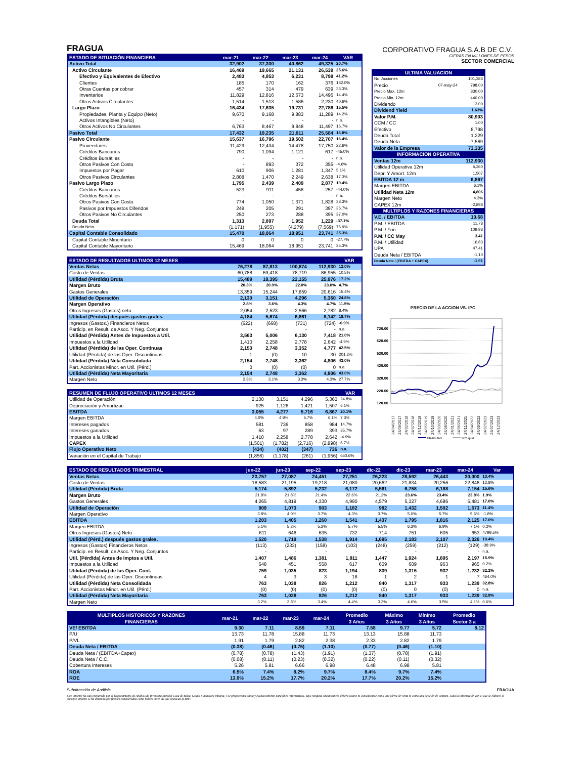FRAGUA
CORPORATIVO FRAGUA S.A.B DE C.V.
| ESTADO DE SITUACIÓN FINANCIERA | mar-21 | mar-22 | mar-23 | mar-24 | VAR |
| --- | --- | --- | --- | --- | --- |
| Activo Total | 32,902 | 37,300 | 40,862 | 49,325 | 20.7% |
| Activo Circulante | 16,469 | 19,665 | 21,131 | 26,539 | 25.6% |
| Efectivo y Equivalentes de Efectivo | 2,483 | 4,853 | 6,231 | 8,798 | 41.2% |
| Clientes | 185 | 170 | 162 | 376 | 132.0% |
| Otras Cuentas por cobrar | 457 | 314 | 479 | 639 | 33.3% |
| Inventarios | 11,829 | 12,816 | 12,673 | 14,496 | 14.4% |
| Otros Activos Circulantes | 1,514 | 1,513 | 1,586 | 2,230 | 40.6% |
| Largo Plazo | 16,434 | 17,635 | 19,731 | 22,786 | 15.5% |
| Propiedades, Planta y Equipo (Neto) | 9,670 | 9,168 | 9,883 | 11,289 | 14.2% |
| Activos Intangibles (Neto) | - | - | - | - | n.a. |
| Otros Activos No Circulantes | 6,763 | 8,467 | 9,848 | 11,497 | 16.7% |
| Pasivo Total | 17,432 | 19,235 | 21,911 | 25,584 | 16.8% |
| Pasivo Circulante | 15,637 | 16,796 | 19,502 | 22,707 | 16.4% |
| Proveedores | 11,429 | 12,434 | 14,478 | 17,750 | 22.6% |
| Créditos Bancarios | 790 | 1,094 | 1,121 | 617 | -45.0% |
| Créditos Bursátiles | - | - | - | - | n.a. |
| Otros Pasivos Con Costo | - | 893 | 372 | 355 | -4.6% |
| Impuestos por Pagar | 610 | 906 | 1,281 | 1,347 | 5.1% |
| Otros Pasivos Circulantes | 2,808 | 1,470 | 2,249 | 2,638 | 17.3% |
| Pasivo Largo Plazo | 1,795 | 2,439 | 2,409 | 2,877 | 19.4% |
| Créditos Bancarios | 523 | 911 | 458 | 257 | -44.0% |
| Créditos Bursátiles | - | - | - | - | n.a. |
| Otros Pasivos Con Costo | 774 | 1,050 | 1,371 | 1,828 | 33.3% |
| Pasivos por Impuestos Diferidos | 249 | 205 | 291 | 397 | 36.7% |
| Otros Pasivos No Circulantes | 250 | 273 | 288 | 395 | 37.0% |
| Deuda Total | 1,313 | 2,897 | 1,952 | 1,229 | -37.1% |
| Deuda Neta | (1,171) | (1,955) | (4,279) | (7,569) | 76.9% |
| Capital Contable Consolidado | 15,470 | 18,064 | 18,951 | 23,741 | 25.3% |
| Capital Contable Minoritario | 0 | 0 | 0 | 0 | -27.7% |
| Capital Contable Mayoritario | 15,469 | 18,064 | 18,951 | 23,741 | 25.3% |
| ESTADO DE RESULTADOS ULTIMOS 12 MESES | | | | | VAR |
| --- | --- | --- | --- | --- | --- |
| Ventas Netas | 76,278 | 87,813 | 100,874 | 112,930 | 12.0% |
| Costo de Ventas | 60,788 | 69,418 | 78,719 | 86,955 | 10.5% |
| Utilidad (Pérdida) Bruta | 15,489 | 18,395 | 22,155 | 25,976 | 17.2% |
| Margen Bruto | 20.3% | 20.9% | 22.0% | 23.0% | 4.7% |
| Gastos Generales | 13,359 | 15,244 | 17,859 | 20,616 | 15.4% |
| Utilidad de Operación | 2,130 | 3,151 | 4,296 | 5,360 | 24.8% |
| Margen Operativo | 2.8% | 3.6% | 4.3% | 4.7% | 11.5% |
| Otros Ingresos (Gastos) neto | 2,054 | 2,523 | 2,566 | 2,782 | 8.4% |
| Utilidad (Pérdida) después gastos grales. | 4,184 | 5,674 | 6,861 | 8,142 | 18.7% |
| Ingresos (Gastos.) Financieros Netos | (622) | (668) | (731) | (724) | -0.9% |
| Particip. en Result. de Asoc. Y Neg. Conjuntos | - | - | - | - | n.a. |
| Utilidad (Pérdida) Antes de Impuestos a Util. | 3,563 | 5,006 | 6,130 | 7,418 | 21.0% |
| Impuestos a la Utilidad | 1,410 | 2,258 | 2,778 | 2,642 | -4.9% |
| Utilidad (Pérdida) de las Oper. Continuas | 2,153 | 2,748 | 3,352 | 4,777 | 42.5% |
| Utilidad (Pérdida) de las Oper. Discontinuas | 1 | (0) | 10 | 30 | 201.2% |
| Utilidad (Pérdida) Neta Consolidada | 2,154 | 2,748 | 3,362 | 4,806 | 43.0% |
| Part. Accionistas Minor. en Util. (Pérd.) | 0 | (0) | (0) | 0 | n.a. |
| Utilidad (Pérdida) Neta Mayoritaria | 2,154 | 2,748 | 3,362 | 4,806 | 43.0% |
| Margen Neto | 2.8% | 3.1% | 3.3% | 4.3% | 27.7% |
| RESUMEN DE FLUJO OPERATIVO ULTIMOS 12 MESES | | | | | VAR |
| --- | --- | --- | --- | --- | --- |
| Utilidad de Operación | 2,130 | 3,151 | 4,296 | 5,360 | 24.8% |
| Depreciación y Amortizac. | 925 | 1,126 | 1,421 | 1,507 | 6.1% |
| EBITDA | 3,055 | 4,277 | 5,716 | 6,867 | 20.1% |
| Margen EBITDA | 4.0% | 4.9% | 5.7% | 6.1% | 7.3% |
| Intereses pagados | 581 | 736 | 858 | 984 | 14.7% |
| Intereses ganados | 63 | 97 | 289 | 393 | 35.7% |
| Impuestos a la Utilidad | 1,410 | 2,258 | 2,778 | 2,642 | -4.9% |
| CAPEX | (1,561) | (1,782) | (2,716) | (2,898) | 6.7% |
| Flujo Operativo Neto | (434) | (402) | (347) | 736 | n.a. |
| Variación en el Capital de Trabajo | (1,856) | (1,178) | (261) | (1,956) | 650.6% |
CIFRAS EN MILLONES DE PESOS
SECTOR COMERCIAL
| ULTIMA VALUACION | | |
| --- | --- | --- |
| No. Acciones | | 101,383 |
| Precio | 07-may-24 | 798.00 |
| Precio Max. 12m | | 830.00 |
| Precio Min. 12m | | 440.00 |
| Dividendo | | 13.00 |
| Dividend Yield | | 1.63% |
| Valor P.M. | | 80,903 |
| CCM / CC | | 1.00 |
| Efectivo | | 8,798 |
| Deuda Total | | 1,229 |
| Deuda Neta | | -7,569 |
| Valor de la Empresa | | 73,335 |
| INFORMACION OPERATIVA | | |
| Ventas 12m | | 112,930 |
| Utilidad Operativa 12m | | 5,360 |
| Depr. Y Amort. 12m | | 1,507 |
| EBITDA 12 m | | 6,867 |
| Margen EBITDA | | 6.1% |
| Utilidad Neta 12m | | 4,806 |
| Margen Neto | | 4.3% |
| CAPEX 12m | | -2,898 |
| MULTIPLOS Y RAZONES FINANCIERAS | | |
| V.E. / EBITDA | | 10.68 |
| P.M. / EBITDA | | 11.78 |
| P.M. / Fon | | 109.93 |
| P.M. / CC May | | 3.41 |
| P.M. / Utilidad | | 16.83 |
| UPA | | 47.41 |
| Deuda Neta / EBITDA | | -1.10 |
| Deuda Neta / (EBITDA + CAPEX) | | -1.91 |
PRECIO DE LA ACCION VS. IPC
720.00
620.00
520.00
420.00
320.00
220.00
120.00
24/04/2017
24/09/2017
24/02/2018
24/07/2018
24/12/2018
24/05/2019
24/10/2019
24/03/2020
24/08/2020
24/01/2021
24/06/2021
24/11/2021
24/04/2022
24/09/2022
24/02/2023
24/07/2023
24/12/2023
FRAGUAB
IPC ajust.
| ESTADO DE RESULTADOS TRIMESTRAL | jun-22 | jun-23 | sep-22 | sep-23 | dic-22 | dic-23 | mar-23 | mar-24 | Var |
| --- | --- | --- | --- | --- | --- | --- | --- | --- | --- |
| Ventas Netas | 23,757 | 27,087 | 24,451 | 27,251 | 26,223 | 28,592 | 26,443 | 30,000 | 13.4% |
| Costo de Ventas | 18,583 | 21,195 | 19,218 | 21,080 | 20,662 | 21,834 | 20,256 | 22,846 | 12.8% |
| Utilidad (Pérdida) Bruta | 5,174 | 5,892 | 5,232 | 6,172 | 5,561 | 6,758 | 6,188 | 7,154 | 15.6% |
| Margen Bruto | 21.8% | 21.8% | 21.4% | 22.6% | 21.2% | 23.6% | 23.4% | 23.8% | 1.9% |
| Gastos Generales | 4,265 | 4,819 | 4,330 | 4,990 | 4,579 | 5,327 | 4,686 | 5,481 | 17.0% |
| Utilidad de Operación | 909 | 1,073 | 903 | 1,182 | 982 | 1,432 | 1,502 | 1,673 | 11.4% |
| Margen Operativo | 3.8% | 4.0% | 3.7% | 4.3% | 3.7% | 5.0% | 5.7% | 5.6% | -1.8% |
| EBITDA | 1,203 | 1,405 | 1,260 | 1,541 | 1,437 | 1,795 | 1,816 | 2,125 | 17.0% |
| Margen EBITDA | 5.1% | 5.2% | 5.2% | 5.7% | 5.5% | 6.3% | 6.9% | 7.1% | 0.2% |
| Otros Ingresos (Gastos) Neto | 611 | 646 | 635 | 732 | 714 | 751 | 605 | 653 | 4799.5% |
| Utilidad (Pérd.) después gastos grales. | 1,520 | 1,719 | 1,538 | 1,914 | 1,695 | 2,183 | 2,107 | 2,326 | 10.4% |
| Ingresos (Gastos) Financieros Netos | (113) | (233) | (158) | (103) | (248) | (259) | (212) | (129) | -38.9% |
| Particip. en Result. de Asoc. Y Neg. Conjuntos | - | - | - | - | - | - | - | - | n.a. |
| Util. (Pérdida) Antes de Imptos a Util. | 1,407 | 1,486 | 1,381 | 1,811 | 1,447 | 1,924 | 1,895 | 2,197 | 15.9% |
| Impuestos a la Utilidad | 648 | 451 | 558 | 617 | 609 | 609 | 963 | 965 | 0.2% |
| Utilidad (Pérdida) de las Oper. Cont. | 759 | 1,035 | 823 | 1,194 | 839 | 1,315 | 932 | 1,232 | 32.2% |
| Utilidad (Pérdida) de las Oper. Discontinuas | 4 | 3 | 3 | 18 | 1 | 2 | 1 | 7 | 464.0% |
| Utilidad (Pérdida) Neta Consolidada | 763 | 1,038 | 826 | 1,212 | 840 | 1,317 | 933 | 1,239 | 32.8% |
| Part. Accionistas Minor. en Util. (Pérd.) | (0) | (0) | (0) | (0) | (0) | 0 | (0) | 0 | n.a. |
| Utilidad (Pérdida) Neta Mayoritaria | 763 | 1,038 | 826 | 1,212 | 840 | 1,317 | 933 | 1,239 | 32.8% |
| Margen Neto | 3.2% | 3.8% | 3.4% | 4.4% | 3.2% | 4.6% | 3.5% | 4.1% | 0.6% |
| MULTIPLOS HISTORICOS Y RAZONES FINANCIERAS | mar-21 | mar-22 | mar-23 | mar-24 | Promedio | Máximo | Minímo | Promedio |
| --- | --- | --- | --- | --- | --- | --- | --- | --- |
| | | | | | 3 Años | 3 Años | 3 Años | Sector 3 a |
| VE/ EBITDA | 9.30 | 7.11 | 8.59 | 7.11 | 7.58 | 9.77 | 5.72 | 8.12 |
| P/U | 13.73 | 11.78 | 15.88 | 11.73 | 13.13 | 15.88 | 11.73 | |
| P/VL | 1.91 | 1.79 | 2.82 | 2.38 | 2.33 | 2.82 | 1.79 | |
| Deuda Neta / EBITDA | (0.38) | (0.46) | (0.75) | (1.10) | (0.77) | (0.46) | (1.10) | |
| Deuda Neta / (EBITDA+Capex) | (0.78) | (0.78) | (1.43) | (1.91) | (1.37) | (0.78) | (1.91) | |
| Deuda Neta / C.C. | (0.08) | (0.11) | (0.23) | (0.32) | (0.22) | (0.11) | (0.32) | |
| Cobertura Intereses | 5.26 | 5.81 | 6.66 | 6.98 | 6.48 | 6.98 | 5.81 | |
| ROA | 6.5% | 7.4% | 8.2% | 9.7% | 8.4% | 9.7% | 7.4% | |
| ROE | 13.9% | 15.2% | 17.7% | 20.2% | 17.7% | 20.2% | 15.2% | |
Subdirección de Análisis FRAGUA
Este informe ha sido preparado por el Departamento de Análisis de Inversora Bursátil Casa de Bolsa, Grupo Financiero Inbursa, y se proporciona única y exclusivamente para fines informativos. Bajo ninguna circunstancia deberá usarse ni considerarse como una oferta de venta ni como una petición de compra. Toda la información con el que se elaboró el presente informe se ha obtenido por fuentes consideradas como fiables entre las que destacan la BMV.